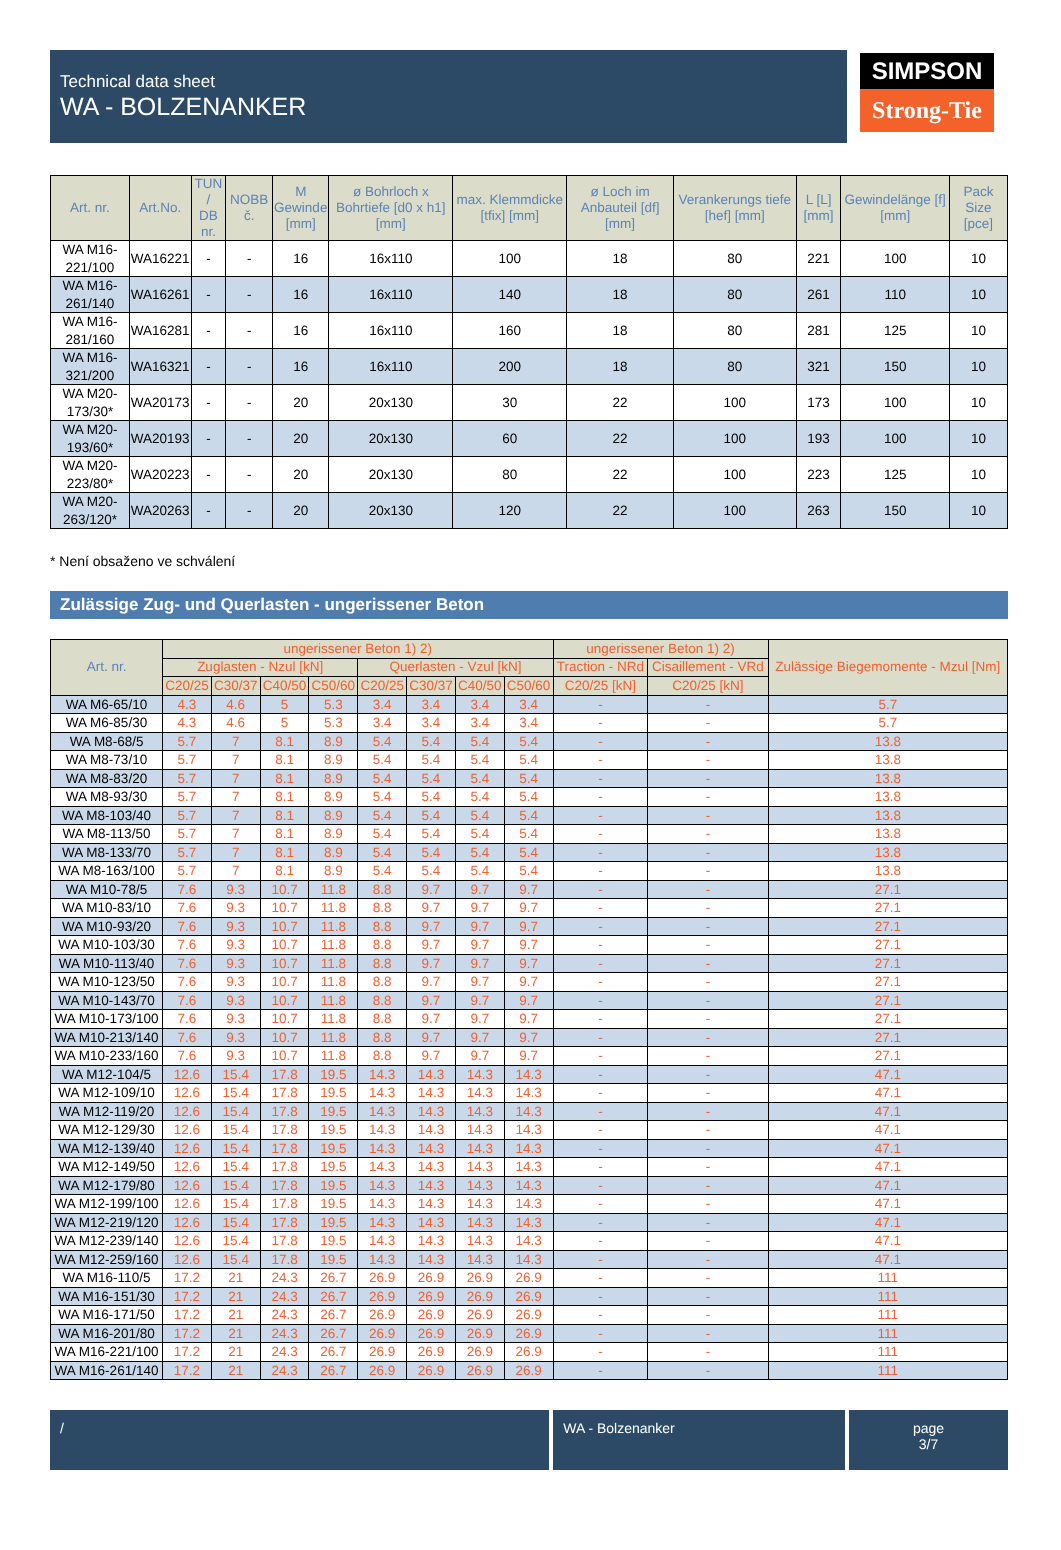Technical data sheet
WA - BOLZENANKER
SIMPSON
Strong-Tie
| Art. nr. | Art.No. | TUN / DB nr. | NOBB č. | M Gewinde [mm] | ø Bohrloch x Bohrtiefe [d0 x h1] [mm] | max. Klemmdicke [tfix] [mm] | ø Loch im Anbauteil [df] [mm] | Verankerungs tiefe [hef] [mm] | L [L] [mm] | Gewindelänge [f] [mm] | Pack Size [pce] |
| --- | --- | --- | --- | --- | --- | --- | --- | --- | --- | --- | --- |
| WA M16-221/100 | WA16221 | - | - | 16 | 16x110 | 100 | 18 | 80 | 221 | 100 | 10 |
| WA M16-261/140 | WA16261 | - | - | 16 | 16x110 | 140 | 18 | 80 | 261 | 110 | 10 |
| WA M16-281/160 | WA16281 | - | - | 16 | 16x110 | 160 | 18 | 80 | 281 | 125 | 10 |
| WA M16-321/200 | WA16321 | - | - | 16 | 16x110 | 200 | 18 | 80 | 321 | 150 | 10 |
| WA M20-173/30* | WA20173 | - | - | 20 | 20x130 | 30 | 22 | 100 | 173 | 100 | 10 |
| WA M20-193/60* | WA20193 | - | - | 20 | 20x130 | 60 | 22 | 100 | 193 | 100 | 10 |
| WA M20-223/80* | WA20223 | - | - | 20 | 20x130 | 80 | 22 | 100 | 223 | 125 | 10 |
| WA M20-263/120* | WA20263 | - | - | 20 | 20x130 | 120 | 22 | 100 | 263 | 150 | 10 |
* Není obsaženo ve schválení
Zulässige Zug- und Querlasten - ungerissener Beton
| Art. nr. | ungerissener Beton 1) 2) | | | | | | | | ungerissener Beton 1) 2) | | Zulässige Biegemomente - Mzul [Nm] |
| --- | --- | --- | --- | --- | --- | --- | --- | --- | --- | --- | --- |
| | Zuglasten - Nzul [kN] | | | | Querlasten - Vzul [kN] | | | | Traction - NRd | Cisaillement - VRd | |
| | C20/25 | C30/37 | C40/50 | C50/60 | C20/25 | C30/37 | C40/50 | C50/60 | C20/25 [kN] | C20/25 [kN] | |
| WA M6-65/10 | 4.3 | 4.6 | 5 | 5.3 | 3.4 | 3.4 | 3.4 | 3.4 | - | - | 5.7 |
| WA M6-85/30 | 4.3 | 4.6 | 5 | 5.3 | 3.4 | 3.4 | 3.4 | 3.4 | - | - | 5.7 |
| WA M8-68/5 | 5.7 | 7 | 8.1 | 8.9 | 5.4 | 5.4 | 5.4 | 5.4 | - | - | 13.8 |
| WA M8-73/10 | 5.7 | 7 | 8.1 | 8.9 | 5.4 | 5.4 | 5.4 | 5.4 | - | - | 13.8 |
| WA M8-83/20 | 5.7 | 7 | 8.1 | 8.9 | 5.4 | 5.4 | 5.4 | 5.4 | - | - | 13.8 |
| WA M8-93/30 | 5.7 | 7 | 8.1 | 8.9 | 5.4 | 5.4 | 5.4 | 5.4 | - | - | 13.8 |
| WA M8-103/40 | 5.7 | 7 | 8.1 | 8.9 | 5.4 | 5.4 | 5.4 | 5.4 | - | - | 13.8 |
| WA M8-113/50 | 5.7 | 7 | 8.1 | 8.9 | 5.4 | 5.4 | 5.4 | 5.4 | - | - | 13.8 |
| WA M8-133/70 | 5.7 | 7 | 8.1 | 8.9 | 5.4 | 5.4 | 5.4 | 5.4 | - | - | 13.8 |
| WA M8-163/100 | 5.7 | 7 | 8.1 | 8.9 | 5.4 | 5.4 | 5.4 | 5.4 | - | - | 13.8 |
| WA M10-78/5 | 7.6 | 9.3 | 10.7 | 11.8 | 8.8 | 9.7 | 9.7 | 9.7 | - | - | 27.1 |
| WA M10-83/10 | 7.6 | 9.3 | 10.7 | 11.8 | 8.8 | 9.7 | 9.7 | 9.7 | - | - | 27.1 |
| WA M10-93/20 | 7.6 | 9.3 | 10.7 | 11.8 | 8.8 | 9.7 | 9.7 | 9.7 | - | - | 27.1 |
| WA M10-103/30 | 7.6 | 9.3 | 10.7 | 11.8 | 8.8 | 9.7 | 9.7 | 9.7 | - | - | 27.1 |
| WA M10-113/40 | 7.6 | 9.3 | 10.7 | 11.8 | 8.8 | 9.7 | 9.7 | 9.7 | - | - | 27.1 |
| WA M10-123/50 | 7.6 | 9.3 | 10.7 | 11.8 | 8.8 | 9.7 | 9.7 | 9.7 | - | - | 27.1 |
| WA M10-143/70 | 7.6 | 9.3 | 10.7 | 11.8 | 8.8 | 9.7 | 9.7 | 9.7 | - | - | 27.1 |
| WA M10-173/100 | 7.6 | 9.3 | 10.7 | 11.8 | 8.8 | 9.7 | 9.7 | 9.7 | - | - | 27.1 |
| WA M10-213/140 | 7.6 | 9.3 | 10.7 | 11.8 | 8.8 | 9.7 | 9.7 | 9.7 | - | - | 27.1 |
| WA M10-233/160 | 7.6 | 9.3 | 10.7 | 11.8 | 8.8 | 9.7 | 9.7 | 9.7 | - | - | 27.1 |
| WA M12-104/5 | 12.6 | 15.4 | 17.8 | 19.5 | 14.3 | 14.3 | 14.3 | 14.3 | - | - | 47.1 |
| WA M12-109/10 | 12.6 | 15.4 | 17.8 | 19.5 | 14.3 | 14.3 | 14.3 | 14.3 | - | - | 47.1 |
| WA M12-119/20 | 12.6 | 15.4 | 17.8 | 19.5 | 14.3 | 14.3 | 14.3 | 14.3 | - | - | 47.1 |
| WA M12-129/30 | 12.6 | 15.4 | 17.8 | 19.5 | 14.3 | 14.3 | 14.3 | 14.3 | - | - | 47.1 |
| WA M12-139/40 | 12.6 | 15.4 | 17.8 | 19.5 | 14.3 | 14.3 | 14.3 | 14.3 | - | - | 47.1 |
| WA M12-149/50 | 12.6 | 15.4 | 17.8 | 19.5 | 14.3 | 14.3 | 14.3 | 14.3 | - | - | 47.1 |
| WA M12-179/80 | 12.6 | 15.4 | 17.8 | 19.5 | 14.3 | 14.3 | 14.3 | 14.3 | - | - | 47.1 |
| WA M12-199/100 | 12.6 | 15.4 | 17.8 | 19.5 | 14.3 | 14.3 | 14.3 | 14.3 | - | - | 47.1 |
| WA M12-219/120 | 12.6 | 15.4 | 17.8 | 19.5 | 14.3 | 14.3 | 14.3 | 14.3 | - | - | 47.1 |
| WA M12-239/140 | 12.6 | 15.4 | 17.8 | 19.5 | 14.3 | 14.3 | 14.3 | 14.3 | - | - | 47.1 |
| WA M12-259/160 | 12.6 | 15.4 | 17.8 | 19.5 | 14.3 | 14.3 | 14.3 | 14.3 | - | - | 47.1 |
| WA M16-110/5 | 17.2 | 21 | 24.3 | 26.7 | 26.9 | 26.9 | 26.9 | 26.9 | - | - | 111 |
| WA M16-151/30 | 17.2 | 21 | 24.3 | 26.7 | 26.9 | 26.9 | 26.9 | 26.9 | - | - | 111 |
| WA M16-171/50 | 17.2 | 21 | 24.3 | 26.7 | 26.9 | 26.9 | 26.9 | 26.9 | - | - | 111 |
| WA M16-201/80 | 17.2 | 21 | 24.3 | 26.7 | 26.9 | 26.9 | 26.9 | 26.9 | - | - | 111 |
| WA M16-221/100 | 17.2 | 21 | 24.3 | 26.7 | 26.9 | 26.9 | 26.9 | 26.9 | - | - | 111 |
| WA M16-261/140 | 17.2 | 21 | 24.3 | 26.7 | 26.9 | 26.9 | 26.9 | 26.9 | - | - | 111 |
/ WA - Bolzenanker page
3/7